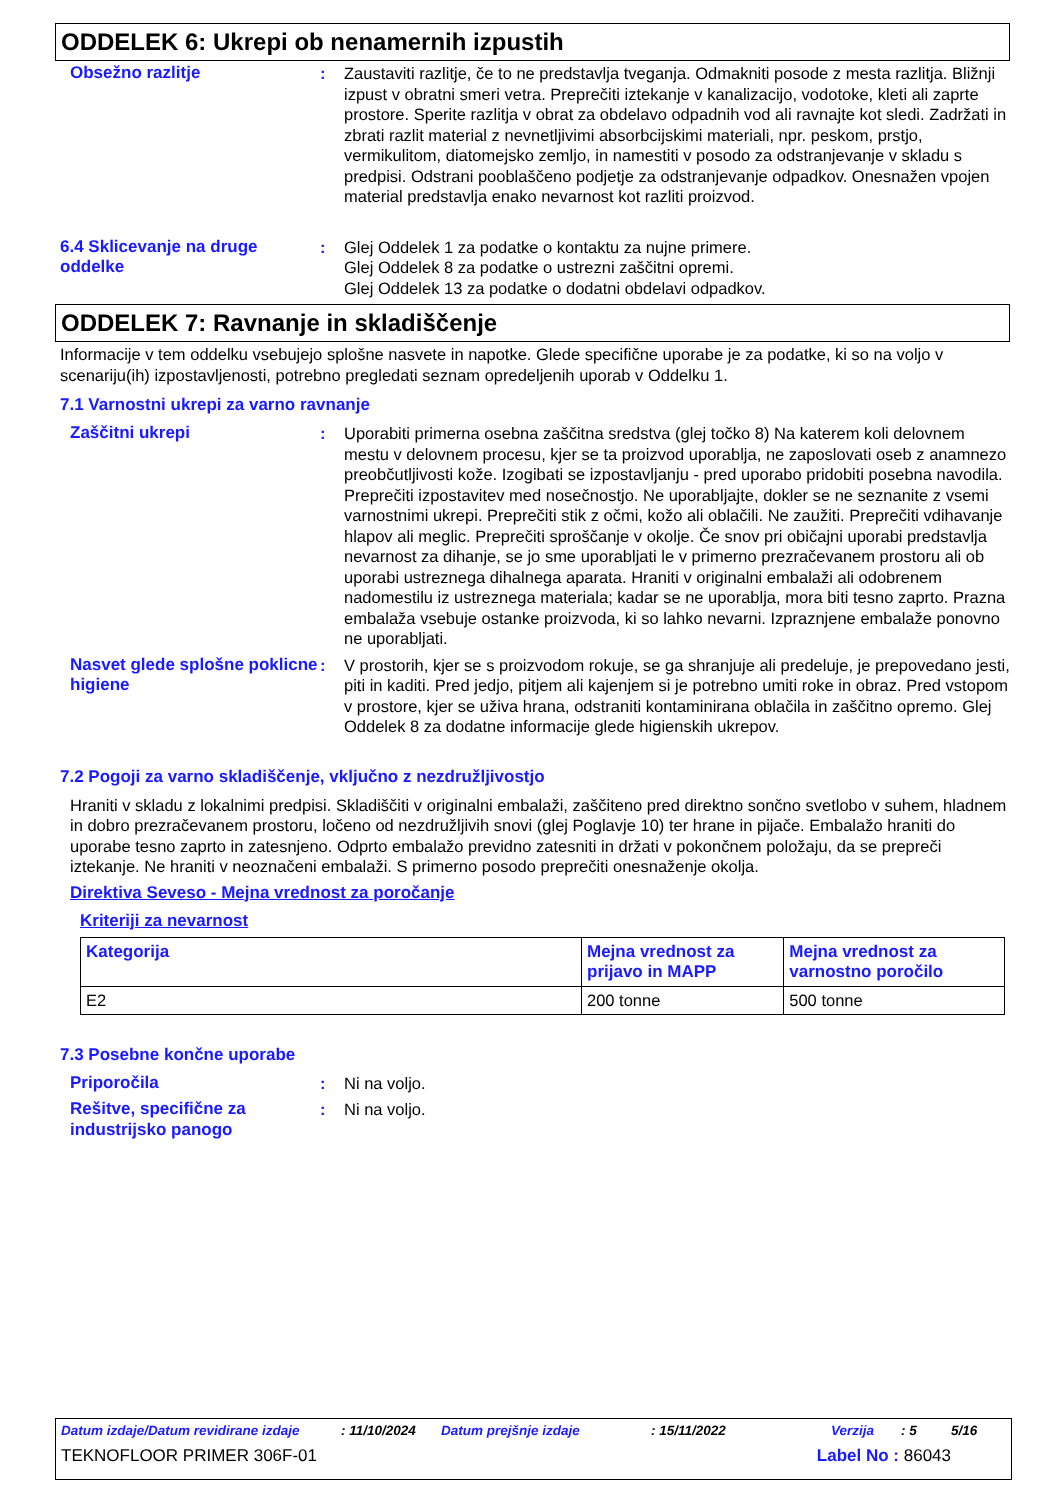ODDELEK 6: Ukrepi ob nenamernih izpustih
Obsežno razlitje : Zaustaviti razlitje, če to ne predstavlja tveganja. Odmakniti posode z mesta razlitja. Bližnji izpust v obratni smeri vetra. Preprečiti iztekanje v kanalizacijo, vodotoke, kleti ali zaprte prostore. Sperite razlitja v obrat za obdelavo odpadnih vod ali ravnajte kot sledi. Zadržati in zbrati razlit material z nevnetljivimi absorbcijskimi materiali, npr. peskom, prstjo, vermikulitom, diatomejsko zemljo, in namestiti v posodo za odstranjevanje v skladu s predpisi. Odstrani pooblaščeno podjetje za odstranjevanje odpadkov. Onesnažen vpojen material predstavlja enako nevarnost kot razliti proizvod.
6.4 Sklicevanje na druge oddelke
: Glej Oddelek 1 za podatke o kontaktu za nujne primere.
Glej Oddelek 8 za podatke o ustrezni zaščitni opremi.
Glej Oddelek 13 za podatke o dodatni obdelavi odpadkov.
ODDELEK 7: Ravnanje in skladiščenje
Informacije v tem oddelku vsebujejo splošne nasvete in napotke. Glede specifične uporabe je za podatke, ki so na voljo v scenariju(ih) izpostavljenosti, potrebno pregledati seznam opredeljenih uporab v Oddelku 1.
7.1 Varnostni ukrepi za varno ravnanje
Zaščitni ukrepi : Uporabiti primerna osebna zaščitna sredstva (glej točko 8) Na katerem koli delovnem mestu v delovnem procesu, kjer se ta proizvod uporablja, ne zaposlovati oseb z anamnezo preobčutljivosti kože. Izogibati se izpostavljanju - pred uporabo pridobiti posebna navodila. Preprečiti izpostavitev med nosečnostjo. Ne uporabljajte, dokler se ne seznanite z vsemi varnostnimi ukrepi. Preprečiti stik z očmi, kožo ali oblačili. Ne zaužiti. Preprečiti vdihavanje hlapov ali meglic. Preprečiti sproščanje v okolje. Če snov pri običajni uporabi predstavlja nevarnost za dihanje, se jo sme uporabljati le v primerno prezračevanem prostoru ali ob uporabi ustreznega dihalnega aparata. Hraniti v originalni embalaži ali odobrenem nadomestilu iz ustreznega materiala; kadar se ne uporablja, mora biti tesno zaprto. Prazna embalaža vsebuje ostanke proizvoda, ki so lahko nevarni. Izpraznjene embalaže ponovno ne uporabljati.
Nasvet glede splošne poklicne higiene
: V prostorih, kjer se s proizvodom rokuje, se ga shranjuje ali predeluje, je prepovedano jesti, piti in kaditi. Pred jedjo, pitjem ali kajenjem si je potrebno umiti roke in obraz. Pred vstopom v prostore, kjer se uživa hrana, odstraniti kontaminirana oblačila in zaščitno opremo. Glej Oddelek 8 za dodatne informacije glede higienskih ukrepov.
7.2 Pogoji za varno skladiščenje, vključno z nezdružljivostjo
Hraniti v skladu z lokalnimi predpisi. Skladiščiti v originalni embalaži, zaščiteno pred direktno sončno svetlobo v suhem, hladnem in dobro prezračevanem prostoru, ločeno od nezdružljivih snovi (glej Poglavje 10) ter hrane in pijače. Embalažo hraniti do uporabe tesno zaprto in zatesnjeno. Odprto embalažo previdno zatesniti in držati v pokončnem položaju, da se prepreči iztekanje. Ne hraniti v neoznačeni embalaži. S primerno posodo preprečiti onesnaženje okolja.
Direktiva Seveso - Mejna vrednost za poročanje
Kriteriji za nevarnost
| Kategorija | Mejna vrednost za prijavo in MAPP | Mejna vrednost za varnostno poročilo |
| --- | --- | --- |
| E2 | 200 tonne | 500 tonne |
7.3 Posebne končne uporabe
Priporočila : Ni na voljo.
Rešitve, specifične za industrijsko panogo
: Ni na voljo.
Datum izdaje/Datum revidirane izdaje: 11/10/2024 Datum prejšnje izdaje: 15/11/2022 Verzija: 5 5/16
TEKNOFLOOR PRIMER 306F-01 Label No : 86043